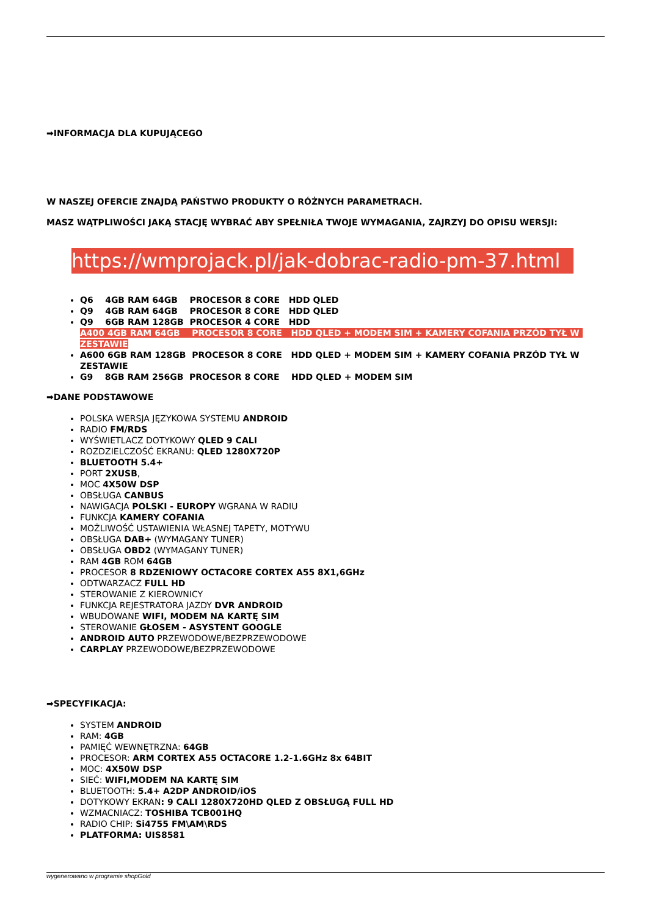➡INFORMACJA DLA KUPUJĄCEGO
W NASZEJ OFERCIE ZNAJDĄ PAŃSTWO PRODUKTY O RÓŻNYCH PARAMETRACH.
MASZ WĄTPLIWOŚCI JAKĄ STACJĘ WYBRAĆ ABY SPEŁNIŁA TWOJE WYMAGANIA, ZAJRZYJ DO OPISU WERSJI:
https://wmprojack.pl/jak-dobrac-radio-pm-37.html
Q6 4GB RAM 64GB PROCESOR 8 CORE HDD QLED
Q9 4GB RAM 64GB PROCESOR 8 CORE HDD QLED
Q9 6GB RAM 128GB PROCESOR 4 CORE HDD
A400 4GB RAM 64GB PROCESOR 8 CORE HDD QLED + MODEM SIM + KAMERY COFANIA PRZÓD TYŁ W ZESTAWIE
A600 6GB RAM 128GB PROCESOR 8 CORE HDD QLED + MODEM SIM + KAMERY COFANIA PRZÓD TYŁ W ZESTAWIE
G9 8GB RAM 256GB PROCESOR 8 CORE HDD QLED + MODEM SIM
➡DANE PODSTAWOWE
POLSKA WERSJA JĘZYKOWA SYSTEMU ANDROID
RADIO FM/RDS
WYŚWIETLACZ DOTYKOWY QLED 9 CALI
ROZDZIELCZOŚĆ EKRANU: QLED 1280X720P
BLUETOOTH 5.4+
PORT 2XUSB,
MOC 4X50W DSP
OBSŁUGA CANBUS
NAWIGACJA POLSKI - EUROPY WGRANA W RADIU
FUNKCJA KAMERY COFANIA
MOŻLIWOŚĆ USTAWIENIA WŁASNEJ TAPETY, MOTYWU
OBSŁUGA DAB+ (WYMAGANY TUNER)
OBSŁUGA OBD2 (WYMAGANY TUNER)
RAM 4GB ROM 64GB
PROCESOR 8 RDZENIOWY OCTACORE CORTEX A55 8X1,6GHz
ODTWARZACZ FULL HD
STEROWANIE Z KIEROWNICY
FUNKCJA REJESTRATORA JAZDY DVR ANDROID
WBUDOWANE WIFI, MODEM NA KARTĘ SIM
STEROWANIE GŁOSEM - ASYSTENT GOOGLE
ANDROID AUTO PRZEWODOWE/BEZPRZEWODOWE
CARPLAY PRZEWODOWE/BEZPRZEWODOWE
➡SPECYFIKACJA:
SYSTEM ANDROID
RAM: 4GB
PAMIĘĆ WEWNĘTRZNA: 64GB
PROCESOR: ARM CORTEX A55 OCTACORE 1.2-1.6GHz 8x 64BIT
MOC: 4X50W DSP
SIEĆ: WIFI,MODEM NA KARTĘ SIM
BLUETOOTH: 5.4+ A2DP ANDROID/iOS
DOTYKOWY EKRAN: 9 CALI 1280X720HD QLED Z OBSŁUGĄ FULL HD
WZMACNIACZ: TOSHIBA TCB001HQ
RADIO CHIP: Si4755 FM\AM\RDS
PLATFORMA: UIS8581
wygenerowano w programie shopGold